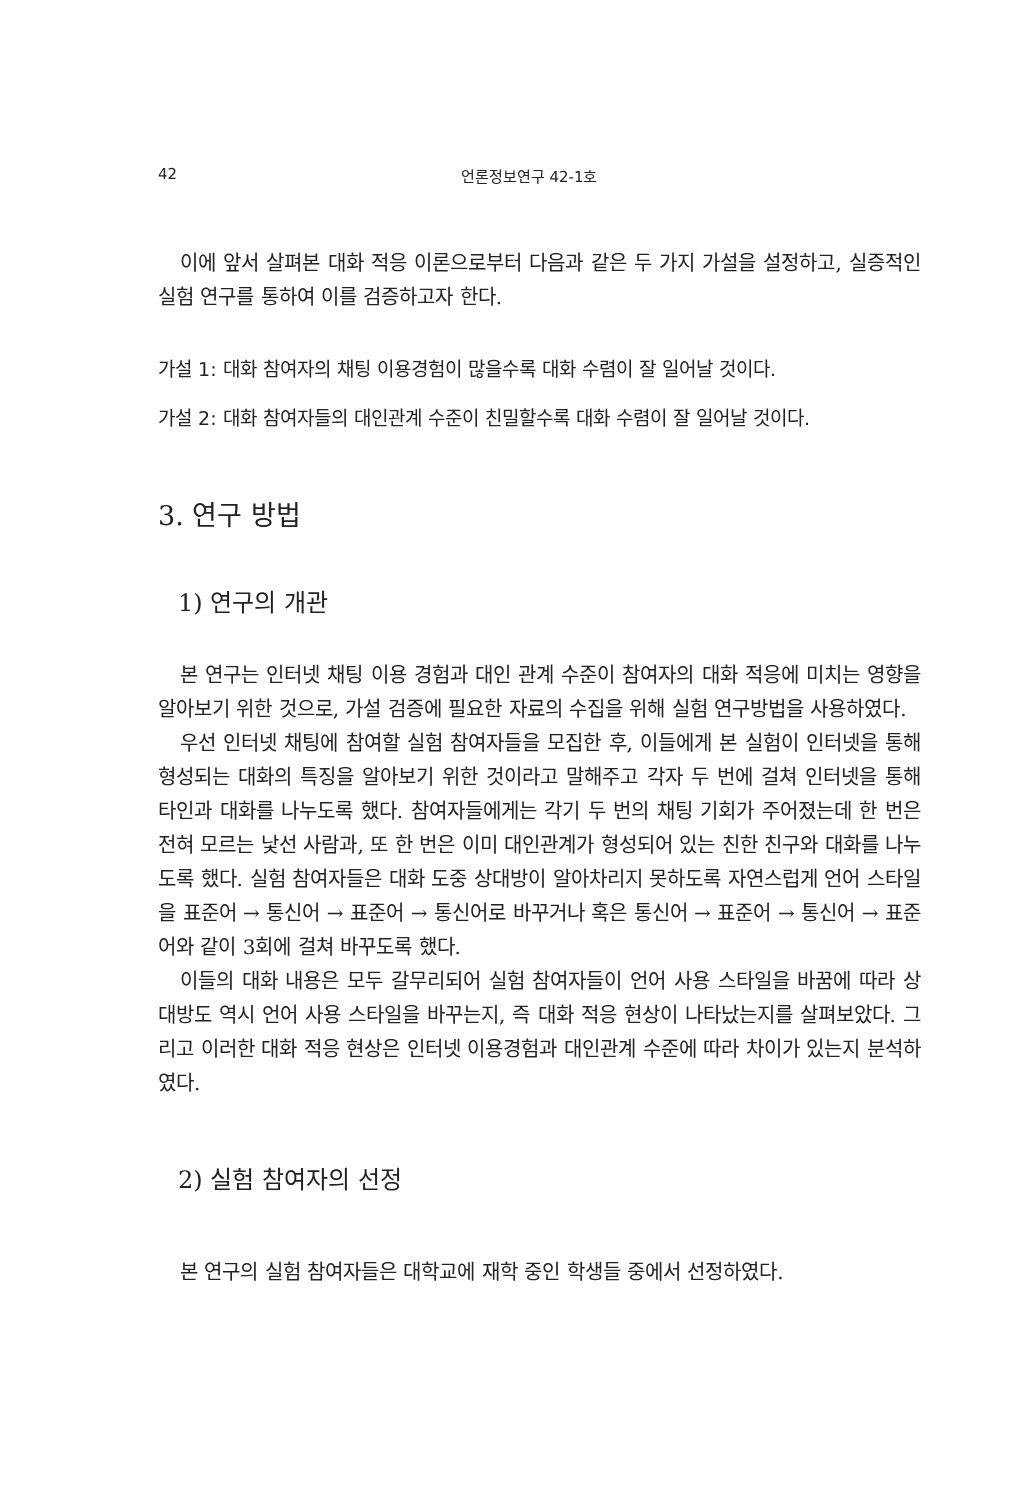42 언론정보연구 42-1호
이에 앞서 살펴본 대화 적응 이론으로부터 다음과 같은 두 가지 가설을 설정하고, 실증적인 실험 연구를 통하여 이를 검증하고자 한다.
가설 1: 대화 참여자의 채팅 이용경험이 많을수록 대화 수렴이 잘 일어날 것이다.
가설 2: 대화 참여자들의 대인관계 수준이 친밀할수록 대화 수렴이 잘 일어날 것이다.
3. 연구 방법
1) 연구의 개관
본 연구는 인터넷 채팅 이용 경험과 대인 관계 수준이 참여자의 대화 적응에 미치는 영향을 알아보기 위한 것으로, 가설 검증에 필요한 자료의 수집을 위해 실험 연구방법을 사용하였다.
우선 인터넷 채팅에 참여할 실험 참여자들을 모집한 후, 이들에게 본 실험이 인터넷을 통해 형성되는 대화의 특징을 알아보기 위한 것이라고 말해주고 각자 두 번에 걸쳐 인터넷을 통해 타인과 대화를 나누도록 했다. 참여자들에게는 각기 두 번의 채팅 기회가 주어졌는데 한 번은 전혀 모르는 낯선 사람과, 또 한 번은 이미 대인관계가 형성되어 있는 친한 친구와 대화를 나누도록 했다. 실험 참여자들은 대화 도중 상대방이 알아차리지 못하도록 자연스럽게 언어 스타일을 표준어 → 통신어 → 표준어 → 통신어로 바꾸거나 혹은 통신어 → 표준어 → 통신어 → 표준어와 같이 3회에 걸쳐 바꾸도록 했다.
이들의 대화 내용은 모두 갈무리되어 실험 참여자들이 언어 사용 스타일을 바꿈에 따라 상대방도 역시 언어 사용 스타일을 바꾸는지, 즉 대화 적응 현상이 나타났는지를 살펴보았다. 그리고 이러한 대화 적응 현상은 인터넷 이용경험과 대인관계 수준에 따라 차이가 있는지 분석하였다.
2) 실험 참여자의 선정
본 연구의 실험 참여자들은 대학교에 재학 중인 학생들 중에서 선정하였다.